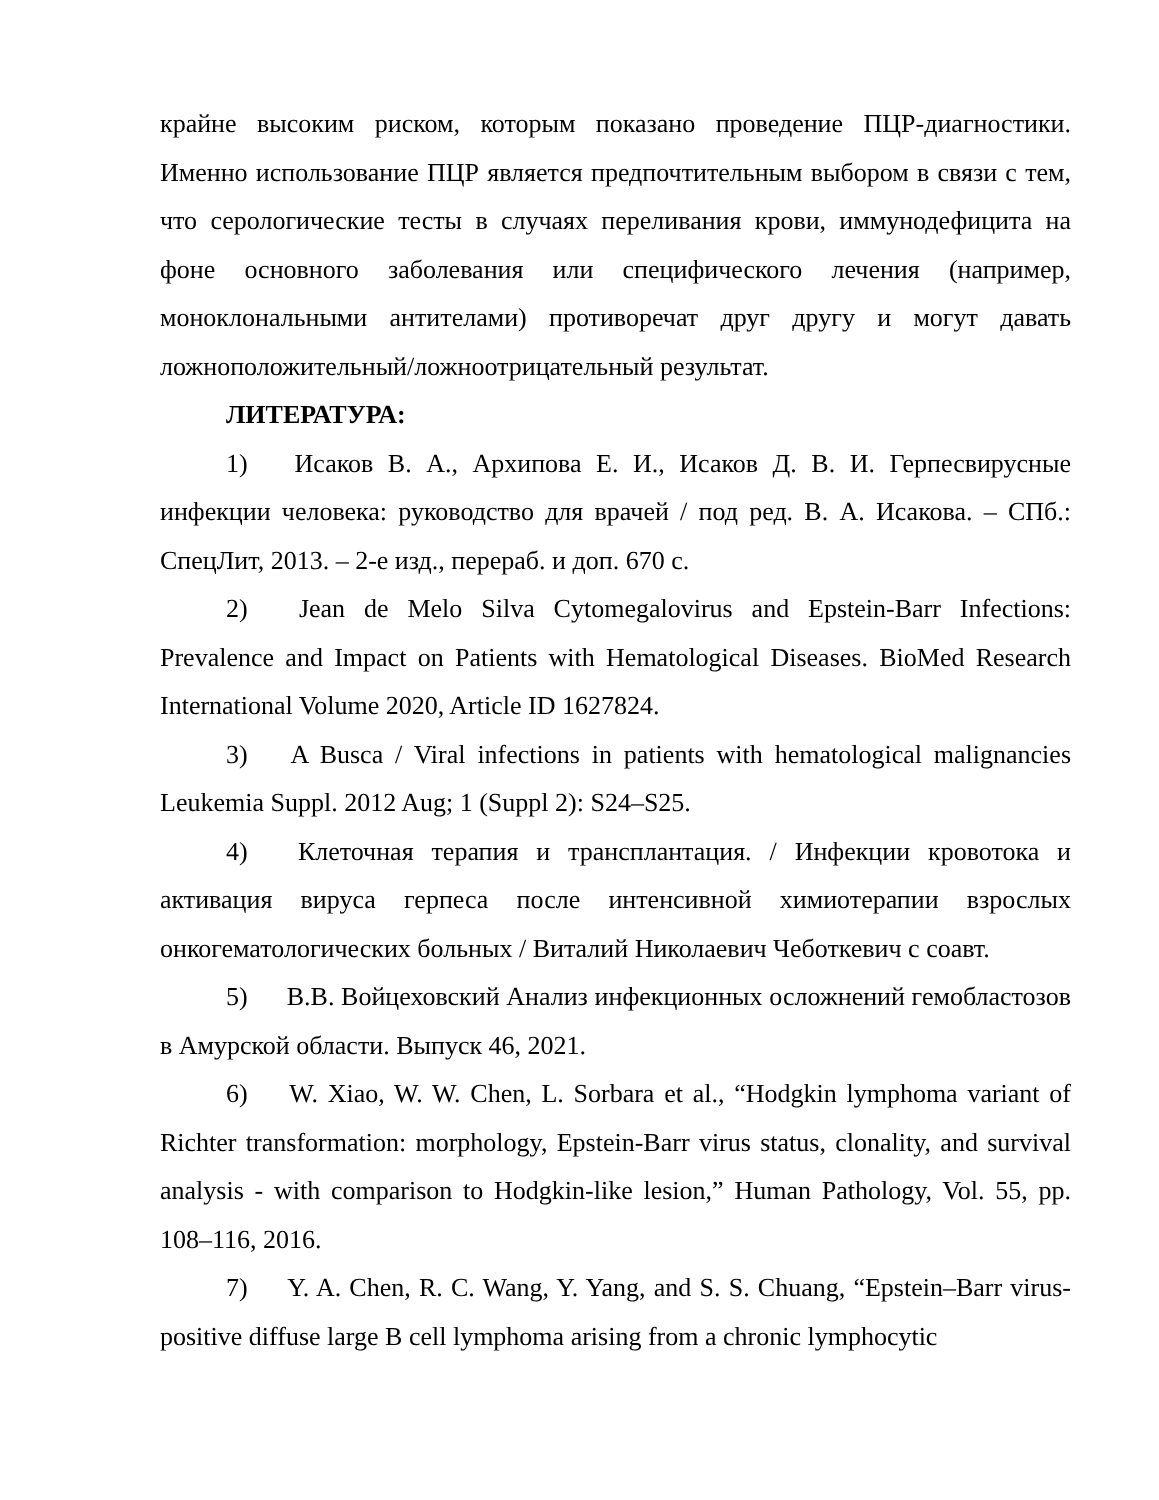крайне высоким риском, которым показано проведение ПЦР-диагностики. Именно использование ПЦР является предпочтительным выбором в связи с тем, что серологические тесты в случаях переливания крови, иммунодефицита на фоне основного заболевания или специфического лечения (например, моноклональными антителами) противоречат друг другу и могут давать ложноположительный/ложноотрицательный результат.
ЛИТЕРАТУРА:
1) Исаков В. А., Архипова Е. И., Исаков Д. В. И. Герпесвирусные инфекции человека: руководство для врачей / под ред. В. А. Исакова. – СПб.: СпецЛит, 2013. – 2-е изд., перераб. и доп. 670 с.
2) Jean de Melo Silva Cytomegalovirus and Epstein-Barr Infections: Prevalence and Impact on Patients with Hematological Diseases. BioMed Research International Volume 2020, Article ID 1627824.
3) A Busca / Viral infections in patients with hematological malignancies Leukemia Suppl. 2012 Aug; 1 (Suppl 2): S24–S25.
4) Клеточная терапия и трансплантация. / Инфекции кровотока и активация вируса герпеса после интенсивной химиотерапии взрослых онкогематологических больных / Виталий Николаевич Чеботкевич с соавт.
5) В.В. Войцеховский Анализ инфекционных осложнений гемобластозов в Амурской области. Выпуск 46, 2021.
6) W. Xiao, W. W. Chen, L. Sorbara et al., “Hodgkin lymphoma variant of Richter transformation: morphology, Epstein-Barr virus status, clonality, and survival analysis - with comparison to Hodgkin-like lesion,” Human Pathology, Vol. 55, pp. 108–116, 2016.
7) Y. A. Chen, R. C. Wang, Y. Yang, and S. S. Chuang, “Epstein–Barr virus-positive diffuse large B cell lymphoma arising from a chronic lymphocytic